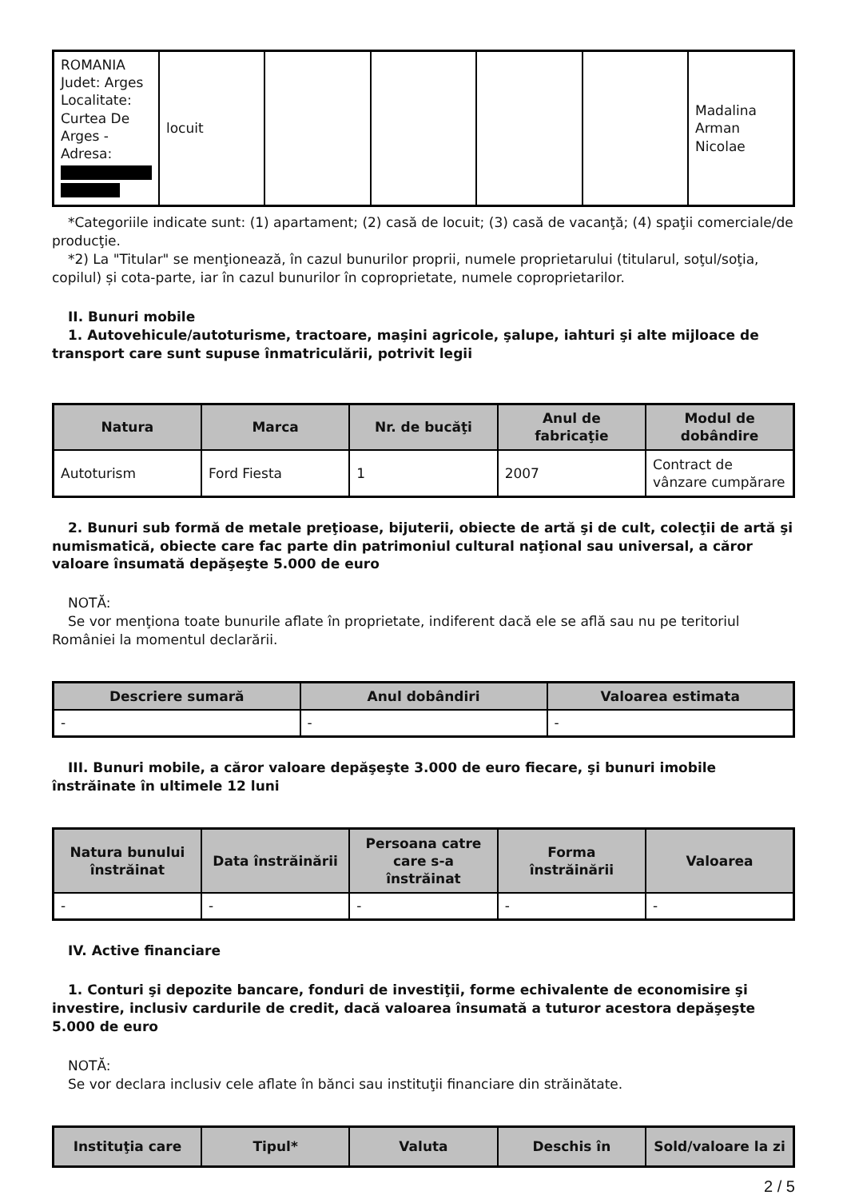| ROMANIA Judet: Arges Localitate: Curtea De Arges - Adresa: | locuit | | | | | Madalina Arman Nicolae |
*Categoriile indicate sunt: (1) apartament; (2) casă de locuit; (3) casă de vacanţă; (4) spaţii comerciale/de producţie.
*2) La "Titular" se menţionează, în cazul bunurilor proprii, numele proprietarului (titularul, soţul/soţia, copilul) și cota-parte, iar în cazul bunurilor în coproprietate, numele coproprietarilor.
II. Bunuri mobile
1. Autovehicule/autoturisme, tractoare, maşini agricole, şalupe, iahturi şi alte mijloace de transport care sunt supuse înmatriculării, potrivit legii
| Natura | Marca | Nr. de bucăţi | Anul de fabricaţie | Modul de dobândire |
| --- | --- | --- | --- | --- |
| Autoturism | Ford Fiesta | 1 | 2007 | Contract de vânzare cumpărare |
2. Bunuri sub formă de metale preţioase, bijuterii, obiecte de artă şi de cult, colecţii de artă şi numismatică, obiecte care fac parte din patrimoniul cultural naţional sau universal, a căror valoare însumată depăşeşte 5.000 de euro
NOTĂ:
Se vor menţiona toate bunurile aflate în proprietate, indiferent dacă ele se află sau nu pe teritoriul României la momentul declarării.
| Descriere sumară | Anul dobândiri | Valoarea estimata |
| --- | --- | --- |
| - | - | - |
III. Bunuri mobile, a căror valoare depăşeşte 3.000 de euro fiecare, şi bunuri imobile înstrăinate în ultimele 12 luni
| Natura bunului înstrăinat | Data înstrăinării | Persoana catre care s-a înstrăinat | Forma înstrăinării | Valoarea |
| --- | --- | --- | --- | --- |
| - | - | - | - | - |
IV. Active financiare
1. Conturi şi depozite bancare, fonduri de investiţii, forme echivalente de economisire şi investire, inclusiv cardurile de credit, dacă valoarea însumată a tuturor acestora depăşeşte 5.000 de euro
NOTĂ:
Se vor declara inclusiv cele aflate în bănci sau instituţii financiare din străinătate.
| Instituţia care | Tipul* | Valuta | Deschis în | Sold/valoare la zi |
| --- | --- | --- | --- | --- |
2 / 5